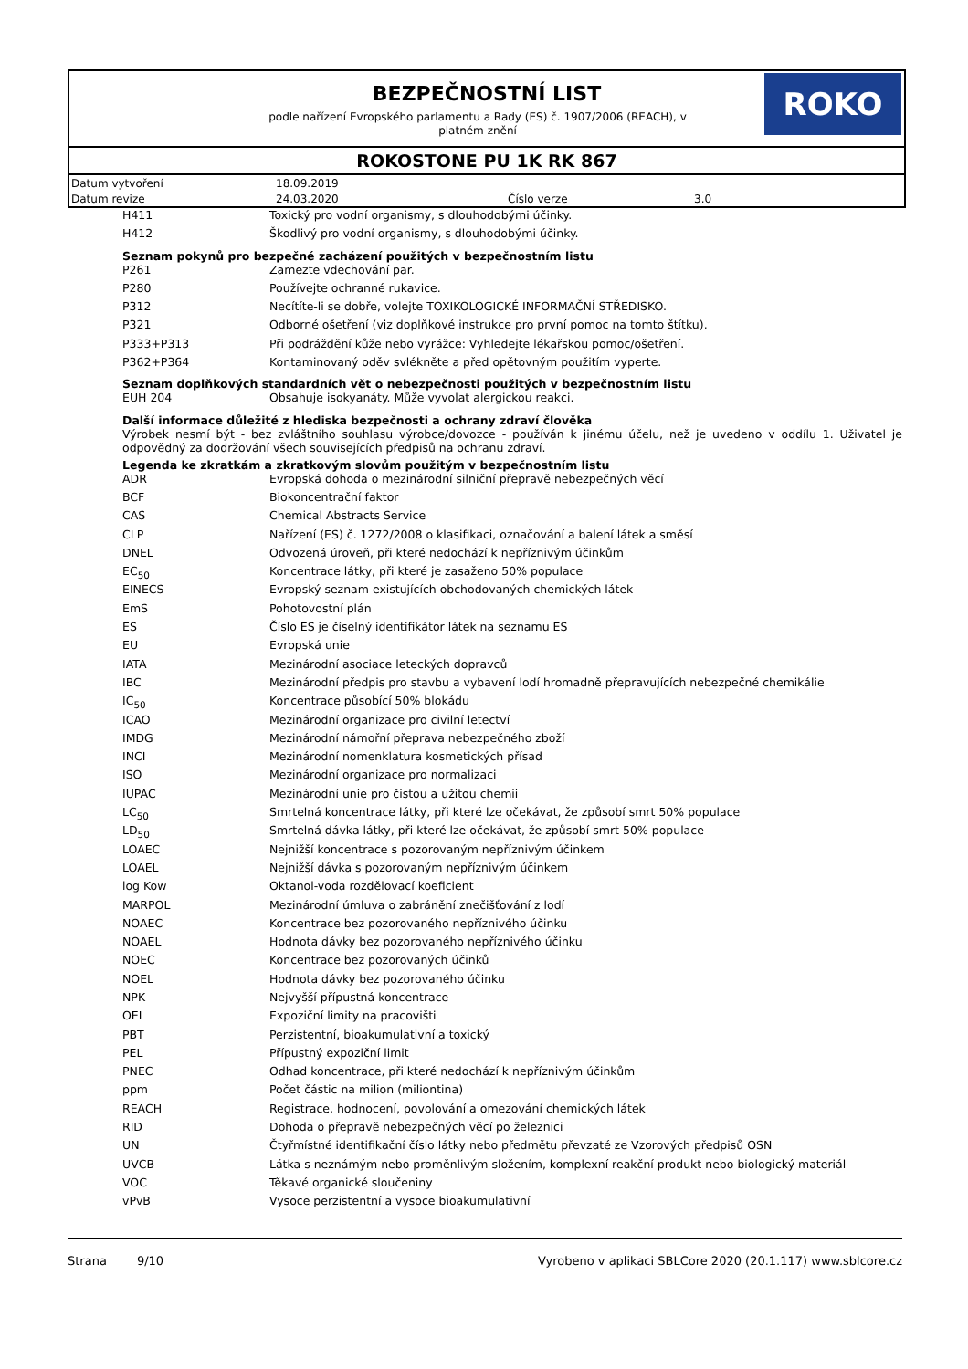BEZPEČNOSTNÍ LIST
podle nařízení Evropského parlamentu a Rady (ES) č. 1907/2006 (REACH), v platném znění
ROKO
ROKOSTONE PU 1K RK 867
| Datum vytvoření | 18.09.2019 | | |
| Datum revize | 24.03.2020 | Číslo verze | 3.0 |
| H411 | Toxický pro vodní organismy, s dlouhodobými účinky. |
| H412 | Škodlivý pro vodní organismy, s dlouhodobými účinky. |
Seznam pokynů pro bezpečné zacházení použitých v bezpečnostním listu
| P261 | Zamezte vdechování par. |
| P280 | Používejte ochranné rukavice. |
| P312 | Necítíte-li se dobře, volejte TOXIKOLOGICKÉ INFORMAČNÍ STŘEDISKO. |
| P321 | Odborné ošetření (viz doplňkové instrukce pro první pomoc na tomto štítku). |
| P333+P313 | Při podráždění kůže nebo vyrážce: Vyhledejte lékařskou pomoc/ošetření. |
| P362+P364 | Kontaminovaný oděv svlékněte a před opětovným použitím vyperte. |
Seznam doplňkových standardních vět o nebezpečnosti použitých v bezpečnostním listu
| EUH 204 | Obsahuje isokyanáty. Může vyvolat alergickou reakci. |
Další informace důležité z hlediska bezpečnosti a ochrany zdraví člověka
Výrobek nesmí být - bez zvláštního souhlasu výrobce/dovozce - používán k jinému účelu, než je uvedeno v oddílu 1. Uživatel je odpovědný za dodržování všech souvisejících předpisů na ochranu zdraví.
Legenda ke zkratkám a zkratkovým slovům použitým v bezpečnostním listu
| ADR | Evropská dohoda o mezinárodní silniční přepravě nebezpečných věcí |
| BCF | Biokoncentrační faktor |
| CAS | Chemical Abstracts Service |
| CLP | Nařízení (ES) č. 1272/2008 o klasifikaci, označování a balení látek a směsí |
| DNEL | Odvozená úroveň, při které nedochází k nepříznivým účinkům |
| EC<sub>50</sub> | Koncentrace látky, při které je zasaženo 50% populace |
| EINECS | Evropský seznam existujících obchodovaných chemických látek |
| EmS | Pohotovostní plán |
| ES | Číslo ES je číselný identifikátor látek na seznamu ES |
| EU | Evropská unie |
| IATA | Mezinárodní asociace leteckých dopravců |
| IBC | Mezinárodní předpis pro stavbu a vybavení lodí hromadně přepravujících nebezpečné chemikálie |
| IC<sub>50</sub> | Koncentrace působící 50% blokádu |
| ICAO | Mezinárodní organizace pro civilní letectví |
| IMDG | Mezinárodní námořní přeprava nebezpečného zboží |
| INCI | Mezinárodní nomenklatura kosmetických přísad |
| ISO | Mezinárodní organizace pro normalizaci |
| IUPAC | Mezinárodní unie pro čistou a užitou chemii |
| LC<sub>50</sub> | Smrtelná koncentrace látky, při které lze očekávat, že způsobí smrt 50% populace |
| LD<sub>50</sub> | Smrtelná dávka látky, při které lze očekávat, že způsobí smrt 50% populace |
| LOAEC | Nejnižší koncentrace s pozorovaným nepříznivým účinkem |
| LOAEL | Nejnižší dávka s pozorovaným nepříznivým účinkem |
| log Kow | Oktanol-voda rozdělovací koeficient |
| MARPOL | Mezinárodní úmluva o zabránění znečišťování z lodí |
| NOAEC | Koncentrace bez pozorovaného nepříznivého účinku |
| NOAEL | Hodnota dávky bez pozorovaného nepříznivého účinku |
| NOEC | Koncentrace bez pozorovaných účinků |
| NOEL | Hodnota dávky bez pozorovaného účinku |
| NPK | Nejvyšší přípustná koncentrace |
| OEL | Expoziční limity na pracovišti |
| PBT | Perzistentní, bioakumulativní a toxický |
| PEL | Přípustný expoziční limit |
| PNEC | Odhad koncentrace, při které nedochází k nepříznivým účinkům |
| ppm | Počet částic na milion (miliontina) |
| REACH | Registrace, hodnocení, povolování a omezování chemických látek |
| RID | Dohoda o přepravě nebezpečných věcí po železnici |
| UN | Čtyřmístné identifikační číslo látky nebo předmětu převzaté ze Vzorových předpisů OSN |
| UVCB | Látka s neznámým nebo proměnlivým složením, komplexní reakční produkt nebo biologický materiál |
| VOC | Těkavé organické sloučeniny |
| vPvB | Vysoce perzistentní a vysoce bioakumulativní |
Strana 9/10 Vyrobeno v aplikaci SBLCore 2020 (20.1.117) www.sblcore.cz